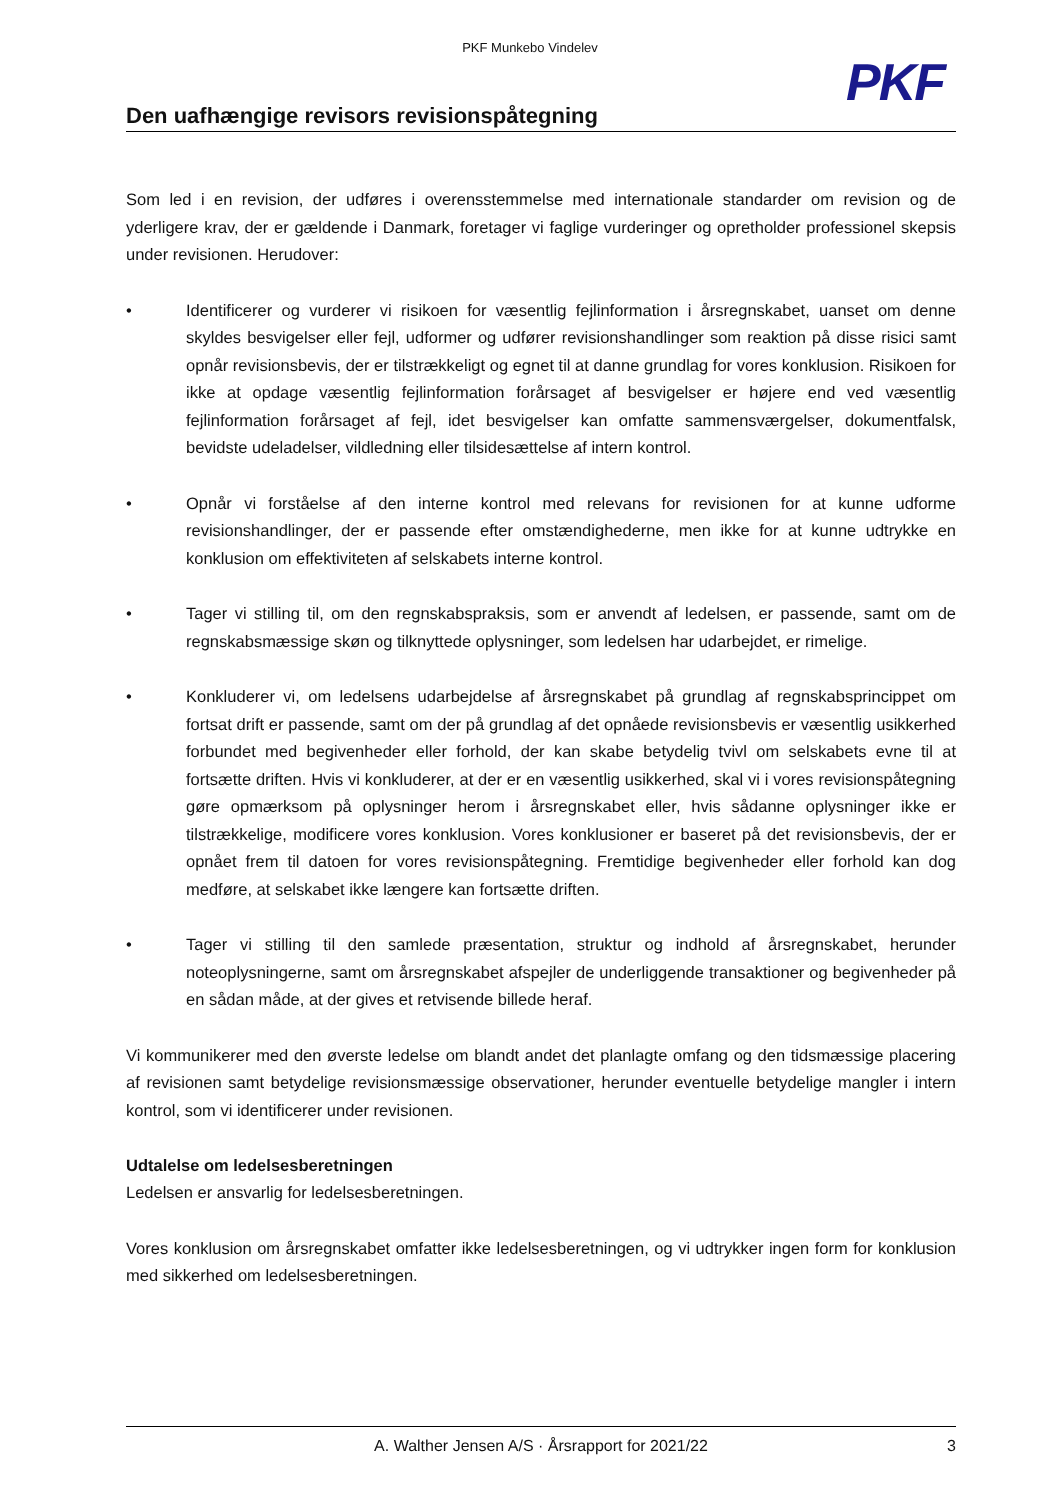PKF Munkebo Vindelev
PKF
Den uafhængige revisors revisionspåtegning
Som led i en revision, der udføres i overensstemmelse med internationale standarder om revision og de yderligere krav, der er gældende i Danmark, foretager vi faglige vurderinger og opretholder professionel skepsis under revisionen. Herudover:
• Identificerer og vurderer vi risikoen for væsentlig fejlinformation i årsregnskabet, uanset om denne skyldes besvigelser eller fejl, udformer og udfører revisionshandlinger som reaktion på disse risici samt opnår revisionsbevis, der er tilstrækkeligt og egnet til at danne grundlag for vores konklusion. Risikoen for ikke at opdage væsentlig fejlinformation forårsaget af besvigelser er højere end ved væsentlig fejlinformation forårsaget af fejl, idet besvigelser kan omfatte sammensværgelser, dokumentfalsk, bevidste udeladelser, vildledning eller tilsidesættelse af intern kontrol.
• Opnår vi forståelse af den interne kontrol med relevans for revisionen for at kunne udforme revisionshandlinger, der er passende efter omstændighederne, men ikke for at kunne udtrykke en konklusion om effektiviteten af selskabets interne kontrol.
• Tager vi stilling til, om den regnskabspraksis, som er anvendt af ledelsen, er passende, samt om de regnskabsmæssige skøn og tilknyttede oplysninger, som ledelsen har udarbejdet, er rimelige.
• Konkluderer vi, om ledelsens udarbejdelse af årsregnskabet på grundlag af regnskabsprincippet om fortsat drift er passende, samt om der på grundlag af det opnåede revisionsbevis er væsentlig usikkerhed forbundet med begivenheder eller forhold, der kan skabe betydelig tvivl om selskabets evne til at fortsætte driften. Hvis vi konkluderer, at der er en væsentlig usikkerhed, skal vi i vores revisionspåtegning gøre opmærksom på oplysninger herom i årsregnskabet eller, hvis sådanne oplysninger ikke er tilstrækkelige, modificere vores konklusion. Vores konklusioner er baseret på det revisionsbevis, der er opnået frem til datoen for vores revisionspåtegning. Fremtidige begivenheder eller forhold kan dog medføre, at selskabet ikke længere kan fortsætte driften.
• Tager vi stilling til den samlede præsentation, struktur og indhold af årsregnskabet, herunder noteoplysningerne, samt om årsregnskabet afspejler de underliggende transaktioner og begivenheder på en sådan måde, at der gives et retvisende billede heraf.
Vi kommunikerer med den øverste ledelse om blandt andet det planlagte omfang og den tidsmæssige placering af revisionen samt betydelige revisionsmæssige observationer, herunder eventuelle betydelige mangler i intern kontrol, som vi identificerer under revisionen.
Udtalelse om ledelsesberetningen
Ledelsen er ansvarlig for ledelsesberetningen.
Vores konklusion om årsregnskabet omfatter ikke ledelsesberetningen, og vi udtrykker ingen form for konklusion med sikkerhed om ledelsesberetningen.
A. Walther Jensen A/S · Årsrapport for 2021/22 3